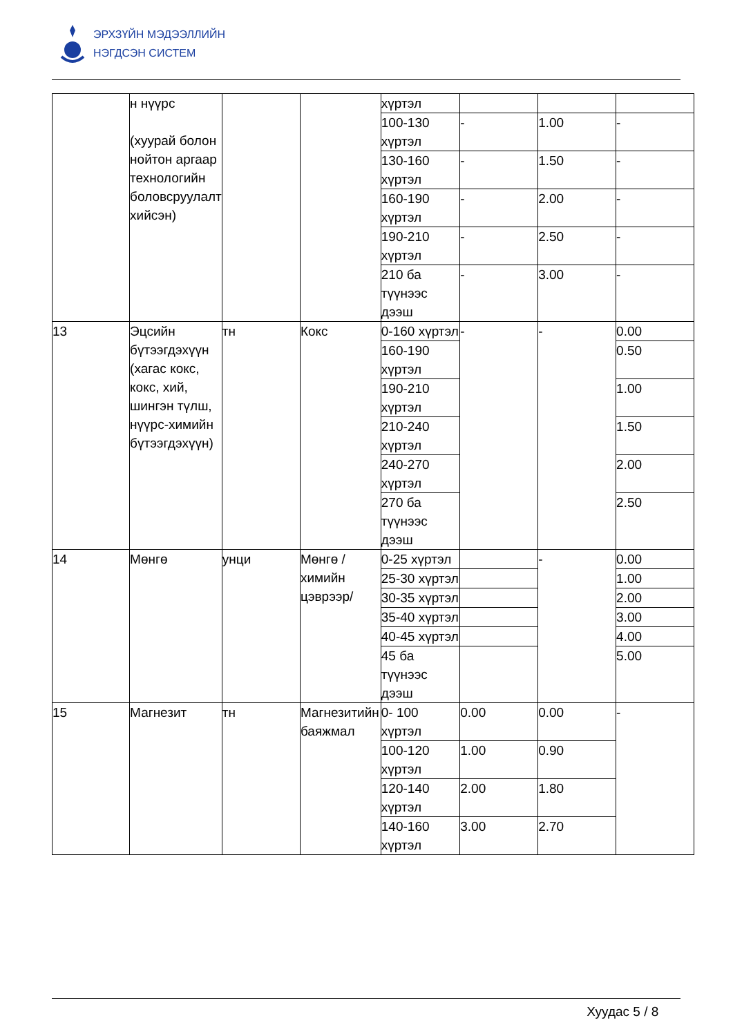ЭРХЗҮЙН МЭДЭЭЛЛИЙН
НЭГДСЭН СИСТЕМ
| | н нүүрс (хуурай болон нойтон аргаар технологийн боловсруулалт хийсэн) | | | хүртэл | | | |
| | | | | 100-130 хүртэл | - | 1.00 | - |
| | | | | 130-160 хүртэл | - | 1.50 | - |
| | | | | 160-190 хүртэл | - | 2.00 | - |
| | | | | 190-210 хүртэл | - | 2.50 | - |
| | | | | 210 ба түүнээс дээш | - | 3.00 | - |
| 13 | Эцсийн бүтээгдэхүүн (хагас кокс, кокс, хий, шингэн түлш, нүүрс-химийн бүтээгдэхүүн) | тн | Кокс | 0-160 хүртэл | - | - | 0.00 |
| | | | | 160-190 хүртэл | | | 0.50 |
| | | | | 190-210 хүртэл | | | 1.00 |
| | | | | 210-240 хүртэл | | | 1.50 |
| | | | | 240-270 хүртэл | | | 2.00 |
| | | | | 270 ба түүнээс дээш | | | 2.50 |
| 14 | Мөнгө | унци | Мөнгө /химийн цэврээр/ | 0-25 хүртэл | | - | 0.00 |
| | | | | 25-30 хүртэл | | | 1.00 |
| | | | | 30-35 хүртэл | | | 2.00 |
| | | | | 35-40 хүртэл | | | 3.00 |
| | | | | 40-45 хүртэл | | | 4.00 |
| | | | | 45 ба түүнээс дээш | | | 5.00 |
| 15 | Магнезит | тн | Магнезитийн баяжмал | 0- 100 хүртэл | 0.00 | 0.00 | - |
| | | | | 100-120 хүртэл | 1.00 | 0.90 | |
| | | | | 120-140 хүртэл | 2.00 | 1.80 | |
| | | | | 140-160 хүртэл | 3.00 | 2.70 | |
Хуудас 5 / 8